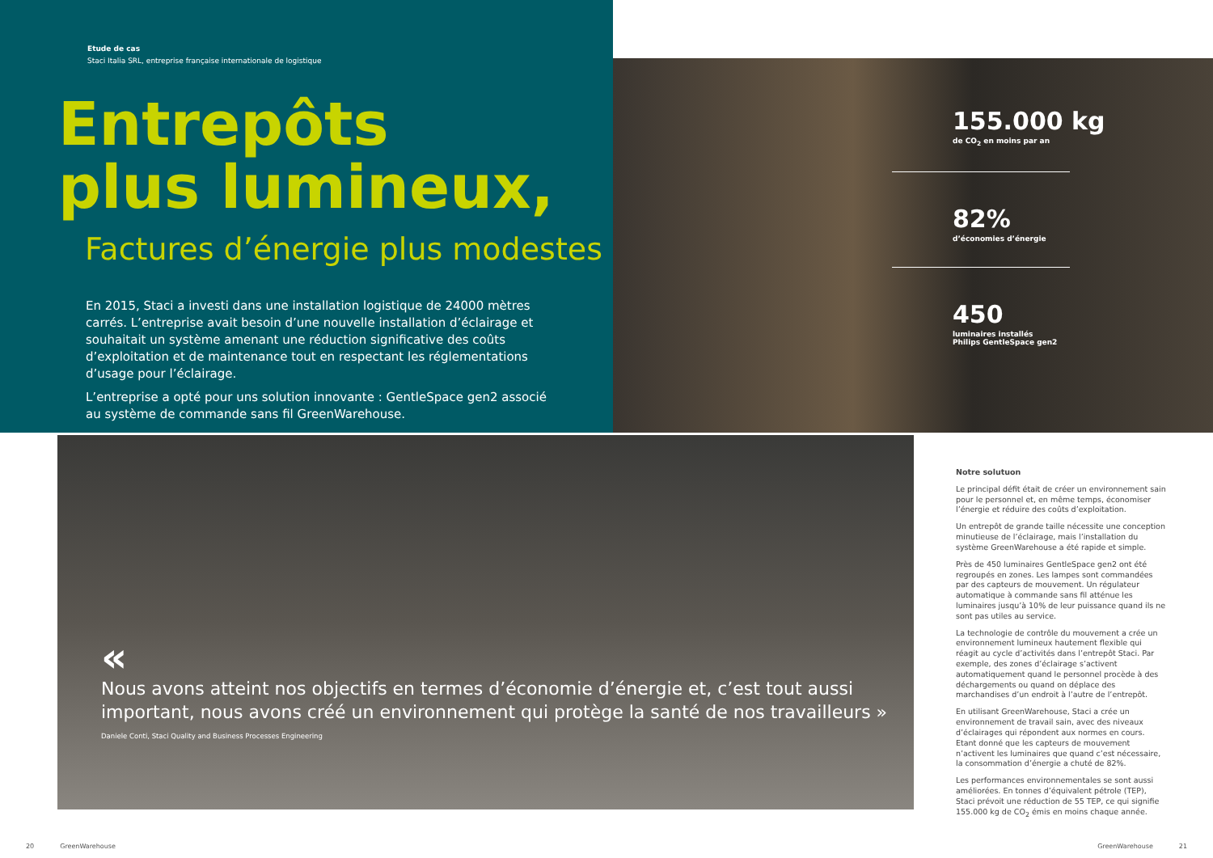Etude de cas
Staci Italia SRL, entreprise française internationale de logistique
Entrepôts
plus lumineux,
Factures d’énergie plus modestes
En 2015, Staci a investi dans une installation logistique de 24000 mètres carrés. L’entreprise avait besoin d’une nouvelle installation d’éclairage et souhaitait un système amenant une réduction significative des coûts d’exploitation et de maintenance tout en respectant les réglementations d’usage pour l’éclairage.
L’entreprise a opté pour uns solution innovante : GentleSpace gen2 associé au système de commande sans fil GreenWarehouse.
155.000 kg
de CO<sub>2</sub> en moins par an
82%
d’économies d’énergie
450
luminaires installés
Philips GentleSpace gen2
«
Nous avons atteint nos objectifs en termes d’économie d’énergie et, c’est tout aussi important, nous avons créé un environnement qui protège la santé de nos travailleurs »
Daniele Conti, Staci Quality and Business Processes Engineering
Notre solutuon
Le principal défit était de créer un environnement sain pour le personnel et, en même temps, économiser l’énergie et réduire des coûts d’exploitation.
Un entrepôt de grande taille nécessite une conception minutieuse de l’éclairage, mais l’installation du système GreenWarehouse a été rapide et simple.
Près de 450 luminaires GentleSpace gen2 ont été regroupés en zones. Les lampes sont commandées par des capteurs de mouvement. Un régulateur automatique à commande sans fil atténue les luminaires jusqu’à 10% de leur puissance quand ils ne sont pas utiles au service.
La technologie de contrôle du mouvement a crée un environnement lumineux hautement flexible qui réagit au cycle d’activités dans l’entrepôt Staci. Par exemple, des zones d’éclairage s’activent automatiquement quand le personnel procède à des déchargements ou quand on déplace des marchandises d’un endroit à l’autre de l’entrepôt.
En utilisant GreenWarehouse, Staci a crée un environnement de travail sain, avec des niveaux d’éclairages qui répondent aux normes en cours. Etant donné que les capteurs de mouvement n’activent les luminaires que quand c’est nécessaire, la consommation d’énergie a chuté de 82%.
Les performances environnementales se sont aussi améliorées. En tonnes d’équivalent pétrole (TEP), Staci prévoit une réduction de 55 TEP, ce qui signifie 155.000 kg de CO<sub>2</sub> émis en moins chaque année.
20 GreenWarehouse GreenWarehouse 21